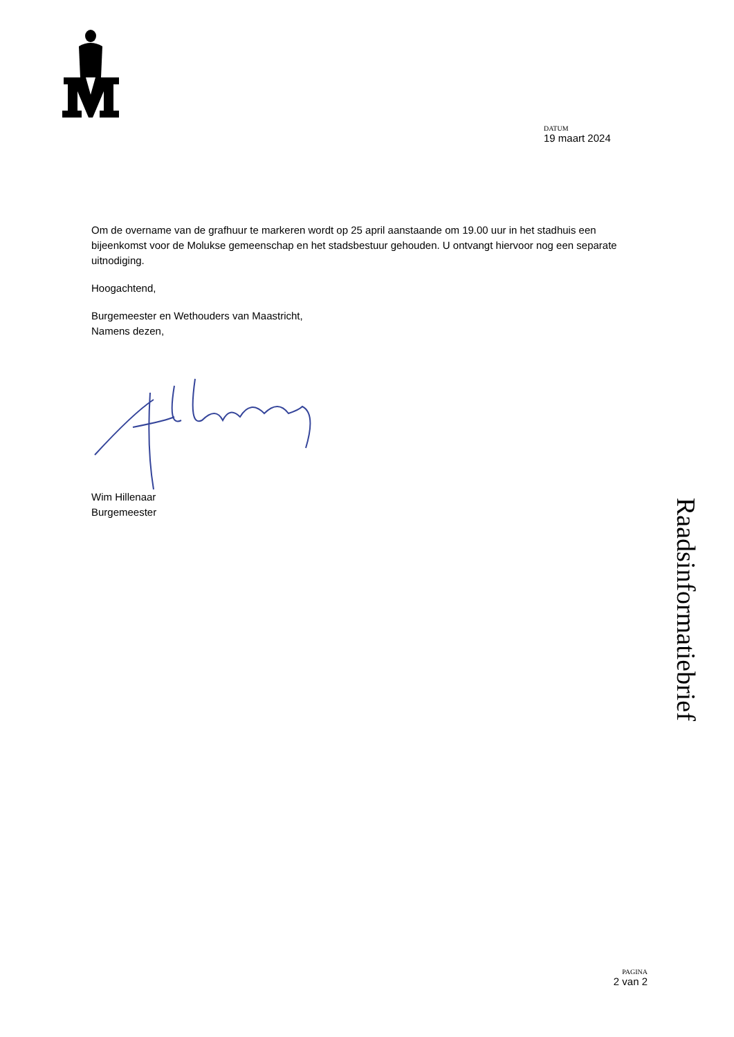DATUM
19 maart 2024
Om de overname van de grafhuur te markeren wordt op 25 april aanstaande om 19.00 uur in het stadhuis een bijeenkomst voor de Molukse gemeenschap en het stadsbestuur gehouden. U ontvangt hiervoor nog een separate uitnodiging.
Hoogachtend,
Burgemeester en Wethouders van Maastricht,
Namens dezen,
Wim Hillenaar
Burgemeester
Raadsinformatiebrief
PAGINA
2 van 2